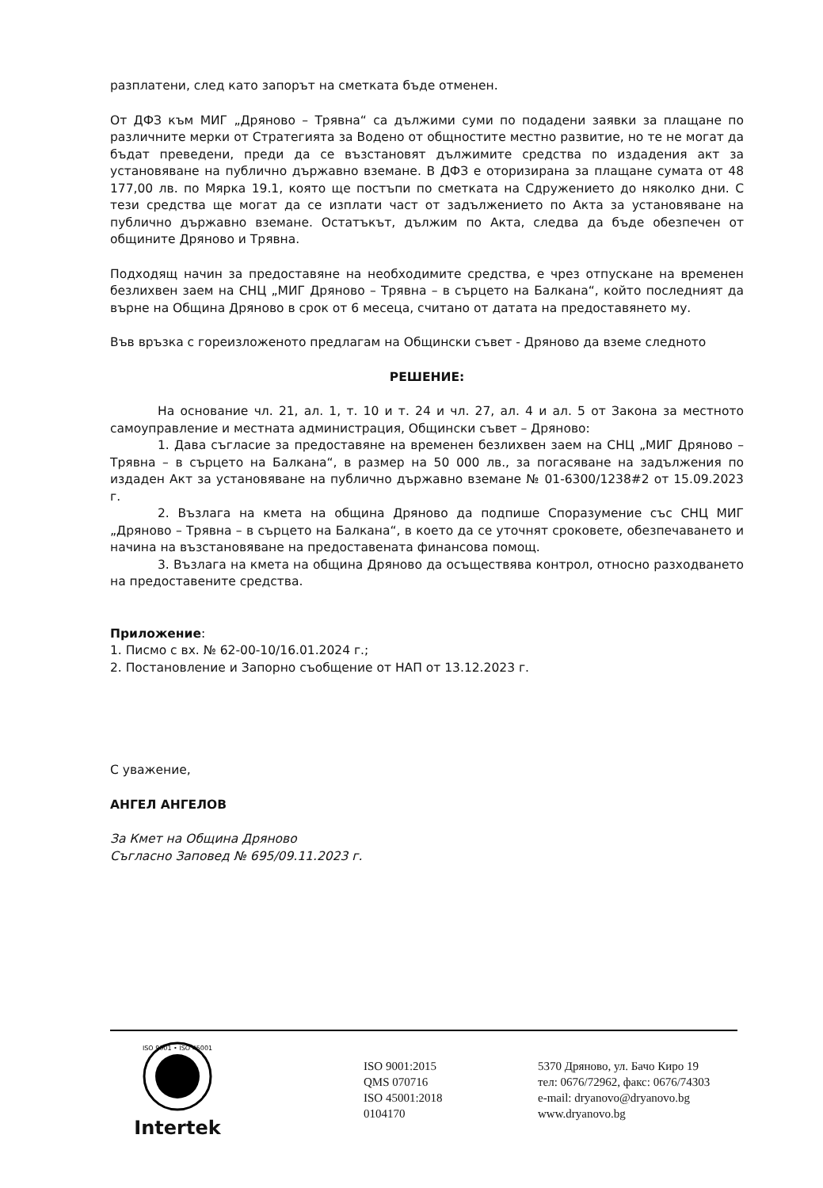разплатени, след като запорът на сметката бъде отменен.
От ДФЗ към МИГ „Дряново – Трявна“ са дължими суми по подадени заявки за плащане по различните мерки от Стратегията за Водено от общностите местно развитие, но те не могат да бъдат преведени, преди да се възстановят дължимите средства по издадения акт за установяване на публично държавно вземане. В ДФЗ е оторизирана за плащане сумата от 48 177,00 лв. по Мярка 19.1, която ще постъпи по сметката на Сдружението до няколко дни. С тези средства ще могат да се изплати част от задължението по Акта за установяване на публично държавно вземане. Остатъкът, дължим по Акта, следва да бъде обезпечен от общините Дряново и Трявна.
Подходящ начин за предоставяне на необходимите средства, е чрез отпускане на временен безлихвен заем на СНЦ „МИГ Дряново – Трявна – в сърцето на Балкана“, който последният да върне на Община Дряново в срок от 6 месеца, считано от датата на предоставянето му.
Във връзка с гореизложеното предлагам на Общински съвет - Дряново да вземе следното
РЕШЕНИЕ:
На основание чл. 21, ал. 1, т. 10 и т. 24 и чл. 27, ал. 4 и ал. 5 от Закона за местното самоуправление и местната администрация, Общински съвет – Дряново:
1. Дава съгласие за предоставяне на временен безлихвен заем на СНЦ „МИГ Дряново – Трявна – в сърцето на Балкана“, в размер на 50 000 лв., за погасяване на задължения по издаден Акт за установяване на публично държавно вземане № 01-6300/1238#2 от 15.09.2023 г.
2. Възлага на кмета на община Дряново да подпише Споразумение със СНЦ МИГ „Дряново – Трявна – в сърцето на Балкана“, в което да се уточнят сроковете, обезпечаването и начина на възстановяване на предоставената финансова помощ.
3. Възлага на кмета на община Дряново да осъществява контрол, относно разходването на предоставените средства.
Приложение:
1. Писмо с вх. № 62-00-10/16.01.2024 г.;
2. Постановление и Запорно съобщение от НАП от 13.12.2023 г.
С уважение,
АНГЕЛ АНГЕЛОВ
За Кмет на Община Дряново
Съгласно Заповед № 695/09.11.2023 г.
ISO 9001 • ISO 45001
Intertek
ISO 9001:2015
QMS 070716
ISO 45001:2018
0104170
5370 Дряново, ул. Бачо Киро 19
тел: 0676/72962, факс: 0676/74303
e-mail: dryanovo@dryanovo.bg
www.dryanovo.bg